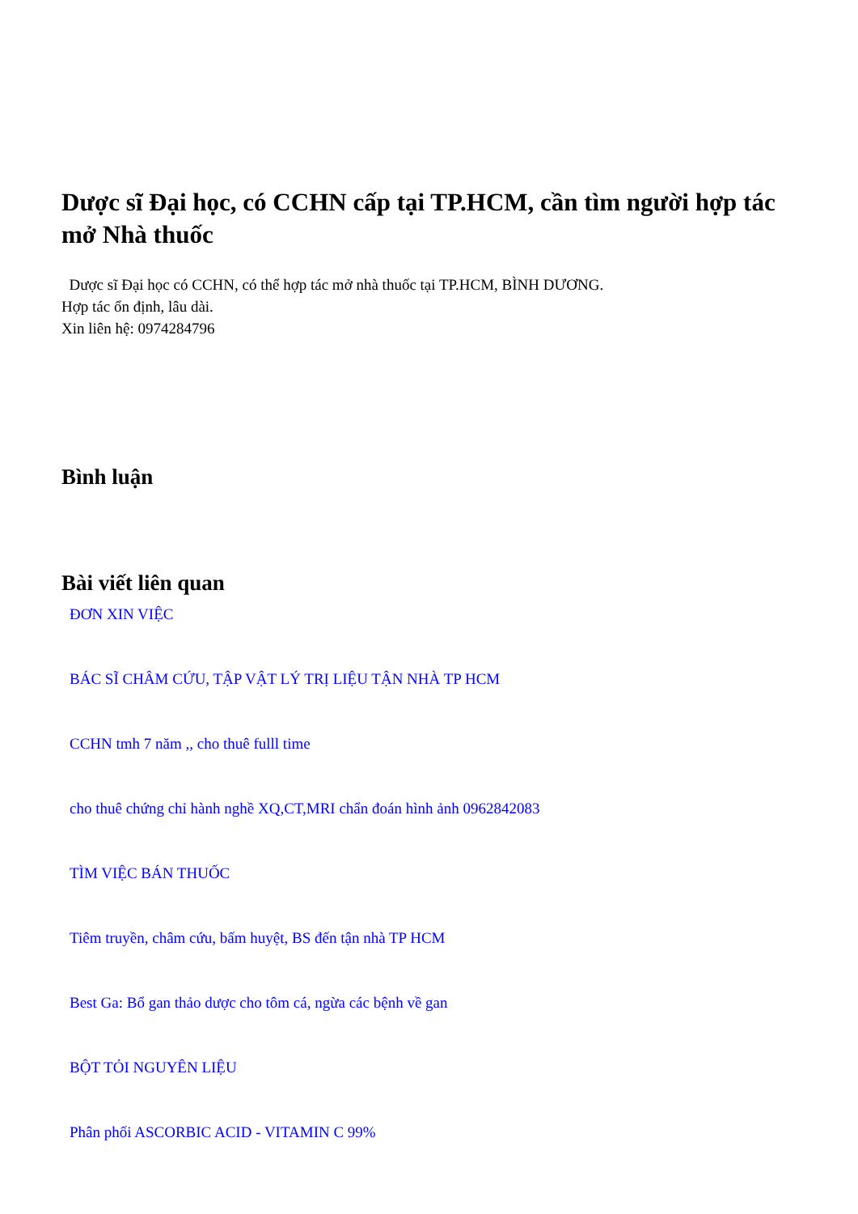Dược sĩ Đại học, có CCHN cấp tại TP.HCM, cần tìm người hợp tác mở Nhà thuốc
Dược sĩ Đại học có CCHN, có thể hợp tác mở nhà thuốc tại TP.HCM, BÌNH DƯƠNG.
Hợp tác ổn định, lâu dài.
Xin liên hệ: 0974284796
Bình luận
Bài viết liên quan
ĐƠN XIN VIỆC
BÁC SĨ CHÂM CỨU, TẬP VẬT LÝ TRỊ LIỆU TẬN NHÀ TP HCM
CCHN tmh 7 năm ,, cho thuê fulll time
cho thuê chứng chỉ hành nghề XQ,CT,MRI chẩn đoán hình ảnh 0962842083
TÌM VIỆC BÁN THUỐC
Tiêm truyền, châm cứu, bấm huyệt, BS đến tận nhà TP HCM
Best Ga: Bổ gan thảo dược cho tôm cá, ngừa các bệnh về gan
BỘT TỎI NGUYÊN LIỆU
Phân phối ASCORBIC ACID - VITAMIN C 99%